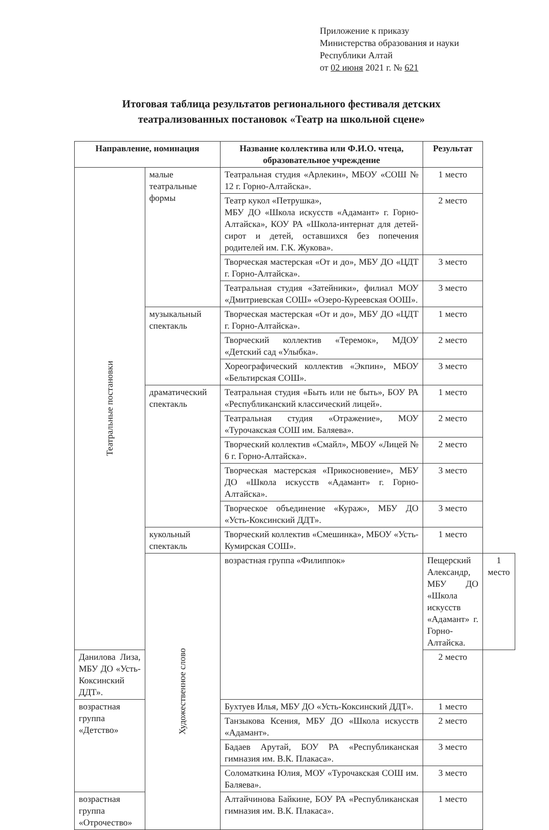Приложение к приказу
Министерства образования и науки
Республики Алтай
от 02 июня 2021 г. № 621
Итоговая таблица результатов регионального фестиваля детских театрализованных постановок «Театр на школьной сцене»
| Направление, номинация | | Название коллектива или Ф.И.О. чтеца, образовательное учреждение | Результат | |
| --- | --- | --- | --- | --- |
| Театральные постановки | малые театральные формы | Театральная студия «Арлекин», МБОУ «СОШ № 12 г. Горно-Алтайска». | 1 место | |
| | | Театр кукол «Петрушка», МБУ ДО «Школа искусств «Адамант» г. Горно-Алтайска», КОУ РА «Школа-интернат для детей-сирот и детей, оставшихся без попечения родителей им. Г.К. Жукова». | 2 место | |
| | | Творческая мастерская «От и до», МБУ ДО «ЦДТ г. Горно-Алтайска». | 3 место | |
| | | Театральная студия «Затейники», филиал МОУ «Дмитриевская СОШ» «Озеро-Куреевская ООШ». | 3 место | |
| | музыкальный спектакль | Творческая мастерская «От и до», МБУ ДО «ЦДТ г. Горно-Алтайска». | 1 место | |
| | | Творческий коллектив «Теремок», МДОУ «Детский сад «Улыбка». | 2 место | |
| | | Хореографический коллектив «Экпин», МБОУ «Бельтирская СОШ». | 3 место | |
| | драматический спектакль | Театральная студия «Быть или не быть», БОУ РА «Республиканский классический лицей». | 1 место | |
| | | Театральная студия «Отражение», МОУ «Турочакская СОШ им. Баляева». | 2 место | |
| | | Творческий коллектив «Смайл», МБОУ «Лицей № 6 г. Горно-Алтайска». | 2 место | |
| | | Творческая мастерская «Прикосновение», МБУ ДО «Школа искусств «Адамант» г. Горно-Алтайска». | 3 место | |
| | | Творческое объединение «Кураж», МБУ ДО «Усть-Коксинский ДДТ». | 3 место | |
| | кукольный спектакль | Творческий коллектив «Смешинка», МБОУ «Усть-Кумирская СОШ». | 1 место | |
| | Художественное слово | возрастная группа «Филиппок» | Пещерский Александр, МБУ ДО «Школа искусств «Адамант» г. Горно-Алтайска. | 1 место |
| Данилова Лиза, МБУ ДО «Усть-Коксинский ДДТ». | | | 2 место | |
| возрастная группа «Детство» | | Бухтуев Илья, МБУ ДО «Усть-Коксинский ДДТ». | 1 место | |
| | | Танзыкова Ксения, МБУ ДО «Школа искусств «Адамант». | 2 место | |
| | | Бадаев Арутай, БОУ РА «Республиканская гимназия им. В.К. Плакаса». | 3 место | |
| | | Соломаткина Юлия, МОУ «Турочакская СОШ им. Баляева». | 3 место | |
| возрастная группа «Отрочество» | | Алтайчинова Байкине, БОУ РА «Республиканская гимназия им. В.К. Плакаса». | 1 место | |